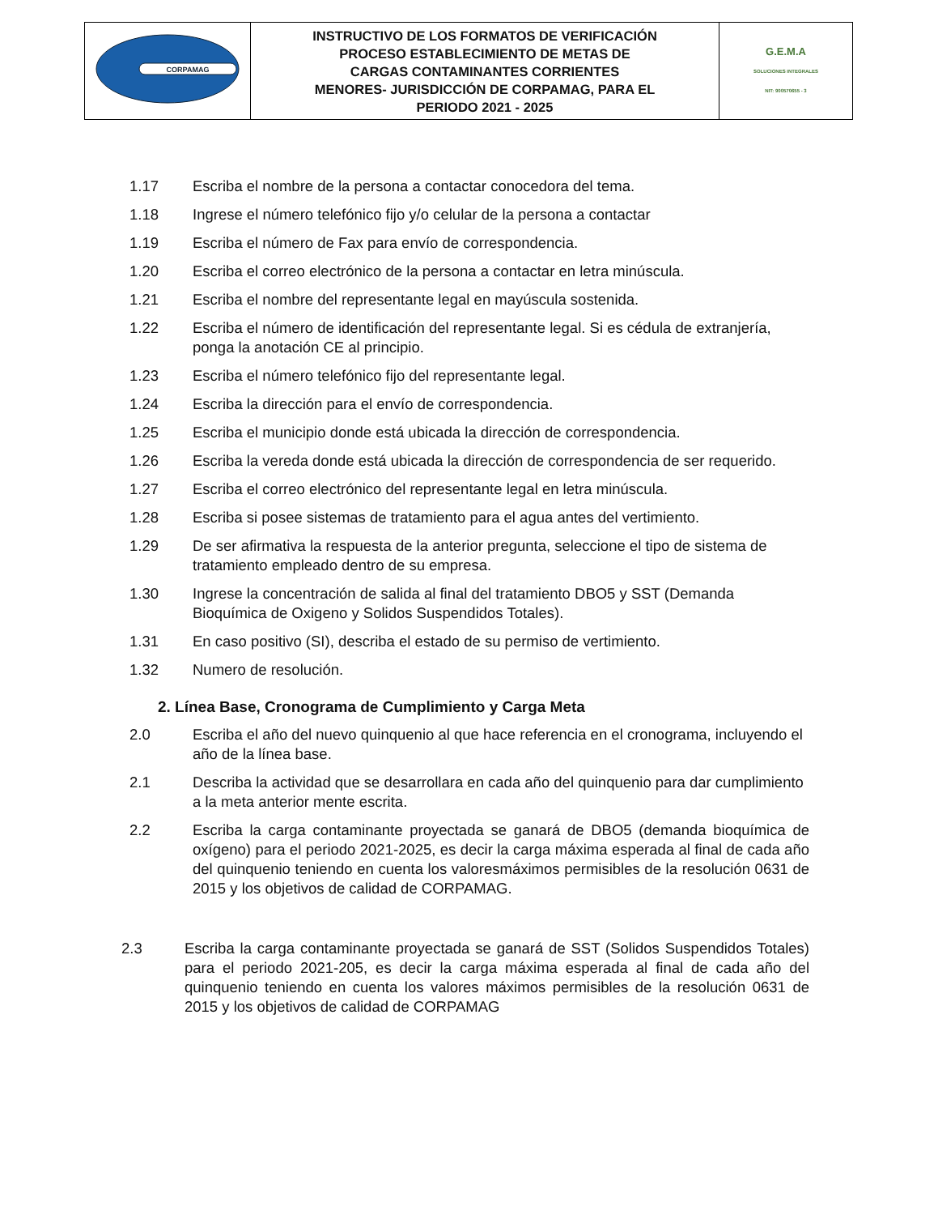| CORPAMAG | INSTRUCTIVO DE LOS FORMATOS DE VERIFICACIÓN PROCESO ESTABLECIMIENTO DE METAS DE CARGAS CONTAMINANTES CORRIENTES MENORES- JURISDICCIÓN DE CORPAMAG, PARA EL PERIODO 2021 - 2025 | G.E.M.A SOLUCIONES INTEGRALES NIT: 900570655 - 3 |
1.17 Escriba el nombre de la persona a contactar conocedora del tema.
1.18 Ingrese el número telefónico fijo y/o celular de la persona a contactar
1.19 Escriba el número de Fax para envío de correspondencia.
1.20 Escriba el correo electrónico de la persona a contactar en letra minúscula.
1.21 Escriba el nombre del representante legal en mayúscula sostenida.
1.22 Escriba el número de identificación del representante legal. Si es cédula de extranjería, ponga la anotación CE al principio.
1.23 Escriba el número telefónico fijo del representante legal.
1.24 Escriba la dirección para el envío de correspondencia.
1.25 Escriba el municipio donde está ubicada la dirección de correspondencia.
1.26 Escriba la vereda donde está ubicada la dirección de correspondencia de ser requerido.
1.27 Escriba el correo electrónico del representante legal en letra minúscula.
1.28 Escriba si posee sistemas de tratamiento para el agua antes del vertimiento.
1.29 De ser afirmativa la respuesta de la anterior pregunta, seleccione el tipo de sistema de tratamiento empleado dentro de su empresa.
1.30 Ingrese la concentración de salida al final del tratamiento DBO5 y SST (Demanda Bioquímica de Oxigeno y Solidos Suspendidos Totales).
1.31 En caso positivo (SI), describa el estado de su permiso de vertimiento.
1.32 Numero de resolución.
2. Línea Base, Cronograma de Cumplimiento y Carga Meta
2.0 Escriba el año del nuevo quinquenio al que hace referencia en el cronograma, incluyendo el año de la línea base.
2.1 Describa la actividad que se desarrollara en cada año del quinquenio para dar cumplimiento a la meta anterior mente escrita.
2.2 Escriba la carga contaminante proyectada se ganará de DBO5 (demanda bioquímica de oxígeno) para el periodo 2021-2025, es decir la carga máxima esperada al final de cada año del quinquenio teniendo en cuenta los valoresmáximos permisibles de la resolución 0631 de 2015 y los objetivos de calidad de CORPAMAG.
2.3 Escriba la carga contaminante proyectada se ganará de SST (Solidos Suspendidos Totales) para el periodo 2021-205, es decir la carga máxima esperada al final de cada año del quinquenio teniendo en cuenta los valores máximos permisibles de la resolución 0631 de 2015 y los objetivos de calidad de CORPAMAG